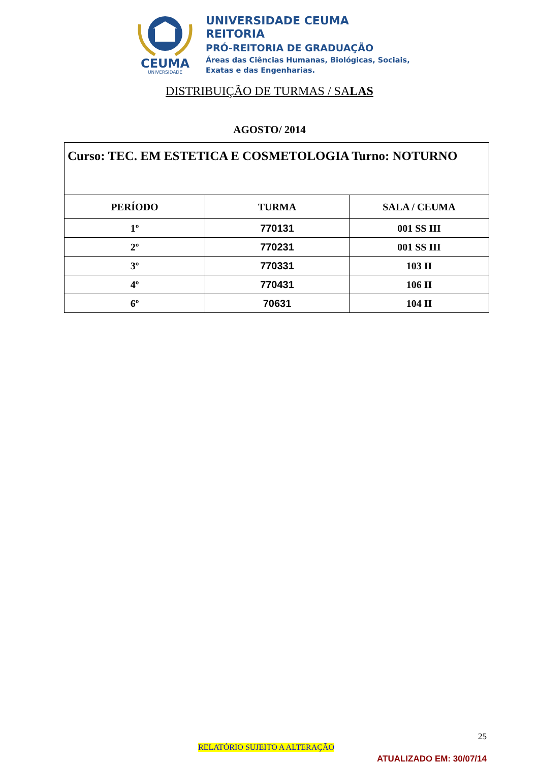CEUMA
UNIVERSIDADE
UNIVERSIDADE CEUMA
REITORIA
PRÓ-REITORIA DE GRADUAÇÃO
Áreas das Ciências Humanas, Biológicas, Sociais,
Exatas e das Engenharias.
DISTRIBUIÇÃO DE TURMAS / SALAS
AGOSTO/ 2014
| Curso: TEC. EM ESTETICA E COSMETOLOGIA Turno: NOTURNO | | |
| PERÍODO | TURMA | SALA / CEUMA |
| 1º | 770131 | 001 SS III |
| 2º | 770231 | 001 SS III |
| 3º | 770331 | 103 II |
| 4º | 770431 | 106 II |
| 6º | 70631 | 104 II |
25
RELATÓRIO SUJEITO A ALTERAÇÃO
ATUALIZADO EM: 30/07/14